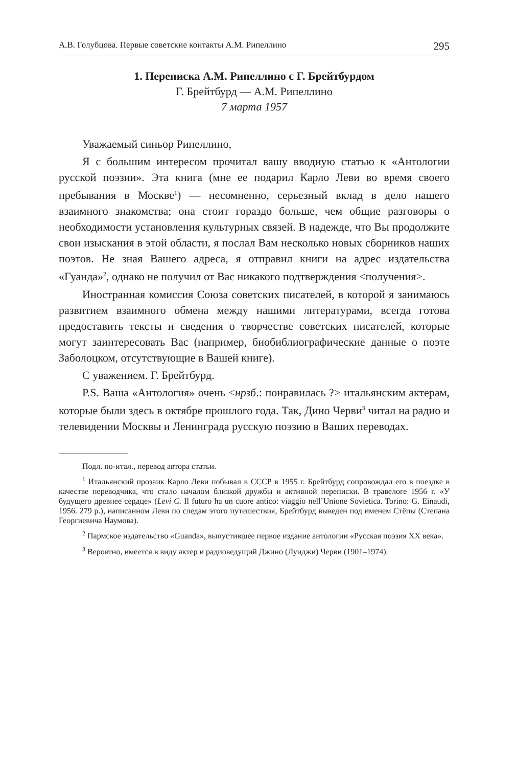А.В. Голубцова. Первые советские контакты А.М. Рипеллино 295
1. Переписка А.М. Рипеллино с Г. Брейтбурдом
Г. Брейтбурд — А.М. Рипеллино
7 марта 1957
Уважаемый синьор Рипеллино,
Я с большим интересом прочитал вашу вводную статью к «Антологии русской поэзии». Эта книга (мне ее подарил Карло Леви во время своего пребывания в Москве<sup>1</sup>) — несомненно, серьезный вклад в дело нашего взаимного знакомства; она стоит гораздо больше, чем общие разговоры о необходимости установления культурных связей. В надежде, что Вы продолжите свои изыскания в этой области, я послал Вам несколько новых сборников наших поэтов. Не зная Вашего адреса, я отправил книги на адрес издательства «Гуанда»<sup>2</sup>, однако не получил от Вас никакого подтверждения <получения>.
Иностранная комиссия Союза советских писателей, в которой я занимаюсь развитием взаимного обмена между нашими литературами, всегда готова предоставить тексты и сведения о творчестве советских писателей, которые могут заинтересовать Вас (например, биобиблиографические данные о поэте Заболоцком, отсутствующие в Вашей книге).
С уважением. Г. Брейтбурд.
P.S. Ваша «Антология» очень <нрзб.: понравилась ?> итальянским актерам, которые были здесь в октябре прошлого года. Так, Дино Черви<sup>3</sup> читал на радио и телевидении Москвы и Ленинграда русскую поэзию в Ваших переводах.
Подл. по-итал., перевод автора статьи.
<sup>1</sup> Итальянский прозаик Карло Леви побывал в СССР в 1955 г. Брейтбурд сопровождал его в поездке в качестве переводчика, что стало началом близкой дружбы и активной переписки. В травелоге 1956 г. «У будущего древнее сердце» (Levi C. Il futuro ha un cuore antico: viaggio nell’Unione Sovietica. Torino: G. Einaudi, 1956. 279 p.), написанном Леви по следам этого путешествия, Брейтбурд выведен под именем Стёпы (Степана Георгиевича Наумова).
<sup>2</sup> Пармское издательство «Guanda», выпустившее первое издание антологии «Русская поэзия XX века».
<sup>3</sup> Вероятно, имеется в виду актер и радиоведущий Джино (Луиджи) Черви (1901–1974).